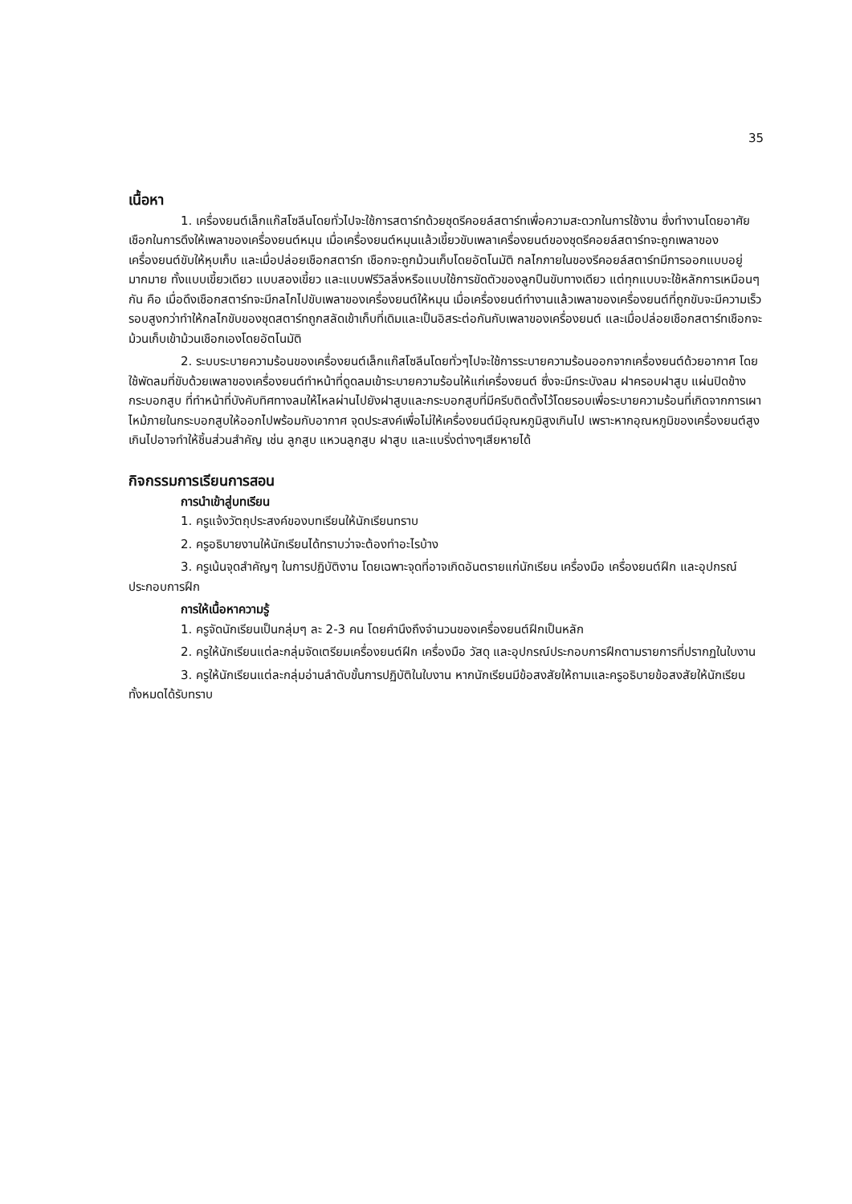35
เนื้อหา
1. เครื่องยนต์เล็กแก๊สโซลีนโดยทั่วไปจะใช้การสตาร์ทด้วยชุดรีคอยล์สตาร์ทเพื่อความสะดวกในการใช้งาน ซึ่งทำงานโดยอาศัยเชือกในการดึงให้เพลาของเครื่องยนต์หมุน เมื่อเครื่องยนต์หมุนแล้วเขี้ยวขับเพลาเครื่องยนต์ของชุดรีคอยล์สตาร์ทจะถูกเพลาของเครื่องยนต์ขับให้หุบเก็บ และเมื่อปล่อยเชือกสตาร์ท เชือกจะถูกม้วนเก็บโดยอัตโนมัติ กลไกภายในของรีคอยล์สตาร์ทมีการออกแบบอยู่มากมาย ทั้งแบบเขี้ยวเดียว แบบสองเขี้ยว และแบบฟรีวิลลิ่งหรือแบบใช้การขัดตัวของลูกปืนขับทางเดียว แต่ทุกแบบจะใช้หลักการเหมือนๆกัน คือ เมื่อดึงเชือกสตาร์ทจะมีกลไกไปขับเพลาของเครื่องยนต์ให้หมุน เมื่อเครื่องยนต์ทำงานแล้วเพลาของเครื่องยนต์ที่ถูกขับจะมีความเร็วรอบสูงกว่าทำให้กลไกขับของชุดสตาร์ทถูกสลัดเข้าเก็บที่เดิมและเป็นอิสระต่อกันกับเพลาของเครื่องยนต์ และเมื่อปล่อยเชือกสตาร์ทเชือกจะม้วนเก็บเข้าม้วนเชือกเองโดยอัตโนมัติ
2. ระบบระบายความร้อนของเครื่องยนต์เล็กแก๊สโซลีนโดยทั่วๆไปจะใช้การระบายความร้อนออกจากเครื่องยนต์ด้วยอากาศ โดยใช้พัดลมที่ขับด้วยเพลาของเครื่องยนต์ทำหน้าที่ดูดลมเข้าระบายความร้อนให้แก่เครื่องยนต์ ซึ่งจะมีกระบังลม ฝาครอบฝาสูบ แผ่นปิดข้างกระบอกสูบ ที่ทำหน้าที่บังคับทิศทางลมให้ไหลผ่านไปยังฝาสูบและกระบอกสูบที่มีครีบติดตั้งไว้โดยรอบเพื่อระบายความร้อนที่เกิดจากการเผาไหม้ภายในกระบอกสูบให้ออกไปพร้อมกับอากาศ จุดประสงค์เพื่อไม่ให้เครื่องยนต์มีอุณหภูมิสูงเกินไป เพราะหากอุณหภูมิของเครื่องยนต์สูงเกินไปอาจทำให้ชิ้นส่วนสำคัญ เช่น ลูกสูบ แหวนลูกสูบ ฝาสูบ และแบริ่งต่างๆเสียหายได้
กิจกรรมการเรียนการสอน
การนำเข้าสู่บทเรียน
1. ครูแจ้งวัตถุประสงค์ของบทเรียนให้นักเรียนทราบ
2. ครูอธิบายงานให้นักเรียนได้ทราบว่าจะต้องทำอะไรบ้าง
3. ครูเน้นจุดสำคัญๆ ในการปฏิบัติงาน โดยเฉพาะจุดที่อาจเกิดอันตรายแก่นักเรียน เครื่องมือ เครื่องยนต์ฝึก และอุปกรณ์ประกอบการฝึก
การให้เนื้อหาความรู้
1. ครูจัดนักเรียนเป็นกลุ่มๆ ละ 2-3 คน โดยคำนึงถึงจำนวนของเครื่องยนต์ฝึกเป็นหลัก
2. ครูให้นักเรียนแต่ละกลุ่มจัดเตรียมเครื่องยนต์ฝึก เครื่องมือ วัสดุ และอุปกรณ์ประกอบการฝึกตามรายการที่ปรากฏในใบงาน
3. ครูให้นักเรียนแต่ละกลุ่มอ่านลำดับขั้นการปฏิบัติในใบงาน หากนักเรียนมีข้อสงสัยให้ถามและครูอธิบายข้อสงสัยให้นักเรียนทั้งหมดได้รับทราบ